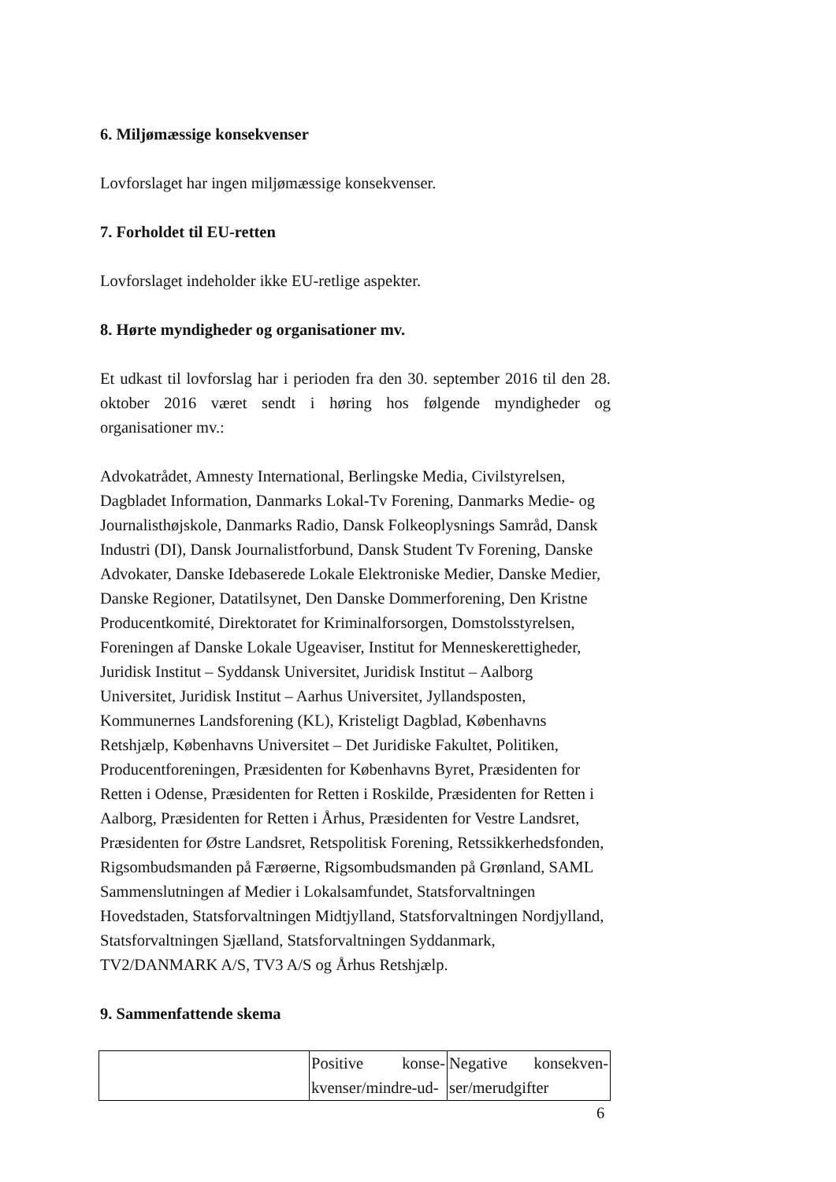6. Miljømæssige konsekvenser
Lovforslaget har ingen miljømæssige konsekvenser.
7. Forholdet til EU-retten
Lovforslaget indeholder ikke EU-retlige aspekter.
8. Hørte myndigheder og organisationer mv.
Et udkast til lovforslag har i perioden fra den 30. september 2016 til den 28. oktober 2016 været sendt i høring hos følgende myndigheder og organisationer mv.:
Advokatrådet, Amnesty International, Berlingske Media, Civilstyrelsen, Dagbladet Information, Danmarks Lokal-Tv Forening, Danmarks Medie- og Journalisthøjskole, Danmarks Radio, Dansk Folkeoplysnings Samråd, Dansk Industri (DI), Dansk Journalistforbund, Dansk Student Tv Forening, Danske Advokater, Danske Idebaserede Lokale Elektroniske Medier, Danske Medier, Danske Regioner, Datatilsynet, Den Danske Dommerforening, Den Kristne Producentkomité, Direktoratet for Kriminalforsorgen, Domstolsstyrelsen, Foreningen af Danske Lokale Ugeaviser, Institut for Menneskerettigheder, Juridisk Institut – Syddansk Universitet, Juridisk Institut – Aalborg Universitet, Juridisk Institut – Aarhus Universitet, Jyllandsposten, Kommunernes Landsforening (KL), Kristeligt Dagblad, Københavns Retshjælp, Københavns Universitet – Det Juridiske Fakultet, Politiken, Producentforeningen, Præsidenten for Københavns Byret, Præsidenten for Retten i Odense, Præsidenten for Retten i Roskilde, Præsidenten for Retten i Aalborg, Præsidenten for Retten i Århus, Præsidenten for Vestre Landsret, Præsidenten for Østre Landsret, Retspolitisk Forening, Retssikkerhedsfonden, Rigsombudsmanden på Færøerne, Rigsombudsmanden på Grønland, SAML Sammenslutningen af Medier i Lokalsamfundet, Statsforvaltningen Hovedstaden, Statsforvaltningen Midtjylland, Statsforvaltningen Nordjylland, Statsforvaltningen Sjælland, Statsforvaltningen Syddanmark, TV2/DANMARK A/S, TV3 A/S og Århus Retshjælp.
9. Sammenfattende skema
| | Positive konse-kvenser/mindre-ud- | Negative konsekven-ser/merudgifter |
6